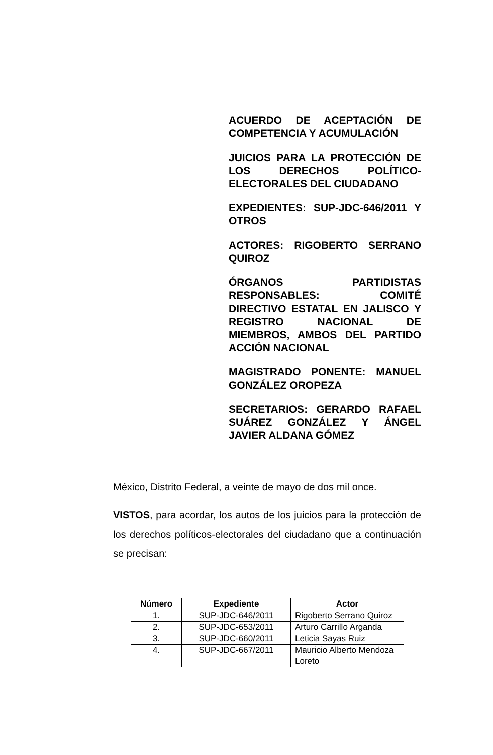ACUERDO DE ACEPTACIÓN DE COMPETENCIA Y ACUMULACIÓN
JUICIOS PARA LA PROTECCIÓN DE LOS DERECHOS POLÍTICO-ELECTORALES DEL CIUDADANO
EXPEDIENTES: SUP-JDC-646/2011 Y OTROS
ACTORES: RIGOBERTO SERRANO QUIROZ
ÓRGANOS PARTIDISTAS RESPONSABLES: COMITÉ DIRECTIVO ESTATAL EN JALISCO Y REGISTRO NACIONAL DE MIEMBROS, AMBOS DEL PARTIDO ACCIÓN NACIONAL
MAGISTRADO PONENTE: MANUEL GONZÁLEZ OROPEZA
SECRETARIOS: GERARDO RAFAEL SUÁREZ GONZÁLEZ Y ÁNGEL JAVIER ALDANA GÓMEZ
México, Distrito Federal, a veinte de mayo de dos mil once.
VISTOS, para acordar, los autos de los juicios para la protección de los derechos políticos-electorales del ciudadano que a continuación se precisan:
| Número | Expediente | Actor |
| --- | --- | --- |
| 1. | SUP-JDC-646/2011 | Rigoberto Serrano Quiroz |
| 2. | SUP-JDC-653/2011 | Arturo Carrillo Arganda |
| 3. | SUP-JDC-660/2011 | Leticia Sayas Ruiz |
| 4. | SUP-JDC-667/2011 | Mauricio Alberto Mendoza Loreto |